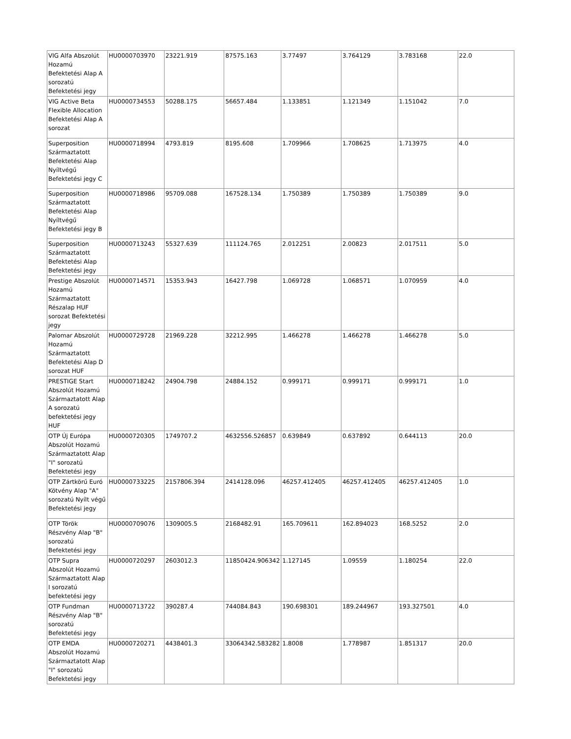| VIG Alfa Abszolút Hozamú Befektetési Alap A sorozatú Befektetési jegy | HU0000703970 | 23221.919 | 87575.163 | 3.77497 | 3.764129 | 3.783168 | 22.0 |
| VIG Active Beta Flexible Allocation Befektetési Alap A sorozat | HU0000734553 | 50288.175 | 56657.484 | 1.133851 | 1.121349 | 1.151042 | 7.0 |
| Superposition Származtatott Befektetési Alap Nyíltvégű Befektetési jegy C | HU0000718994 | 4793.819 | 8195.608 | 1.709966 | 1.708625 | 1.713975 | 4.0 |
| Superposition Származtatott Befektetési Alap Nyíltvégű Befektetési jegy B | HU0000718986 | 95709.088 | 167528.134 | 1.750389 | 1.750389 | 1.750389 | 9.0 |
| Superposition Származtatott Befektetési Alap Befektetési jegy | HU0000713243 | 55327.639 | 111124.765 | 2.012251 | 2.00823 | 2.017511 | 5.0 |
| Prestige Abszolút Hozamú Származtatott Részalap HUF sorozat Befektetési jegy | HU0000714571 | 15353.943 | 16427.798 | 1.069728 | 1.068571 | 1.070959 | 4.0 |
| Palomar Abszolút Hozamú Származtatott Befektetési Alap D sorozat HUF | HU0000729728 | 21969.228 | 32212.995 | 1.466278 | 1.466278 | 1.466278 | 5.0 |
| PRESTIGE Start Abszolút Hozamú Származtatott Alap A sorozatú befektetési jegy HUF | HU0000718242 | 24904.798 | 24884.152 | 0.999171 | 0.999171 | 0.999171 | 1.0 |
| OTP Új Európa Abszolút Hozamú Származtatott Alap "I" sorozatú Befektetési jegy | HU0000720305 | 1749707.2 | 4632556.526857 | 0.639849 | 0.637892 | 0.644113 | 20.0 |
| OTP Zártkörű Euró Kötvény Alap "A" sorozatú Nyílt végű Befektetési jegy | HU0000733225 | 2157806.394 | 2414128.096 | 46257.412405 | 46257.412405 | 46257.412405 | 1.0 |
| OTP Török Részvény Alap "B" sorozatú Befektetési jegy | HU0000709076 | 1309005.5 | 2168482.91 | 165.709611 | 162.894023 | 168.5252 | 2.0 |
| OTP Supra Abszolút Hozamú Származtatott Alap I sorozatú befektetési jegy | HU0000720297 | 2603012.3 | 11850424.906342 | 1.127145 | 1.09559 | 1.180254 | 22.0 |
| OTP Fundman Részvény Alap "B" sorozatú Befektetési jegy | HU0000713722 | 390287.4 | 744084.843 | 190.698301 | 189.244967 | 193.327501 | 4.0 |
| OTP EMDA Abszolút Hozamú Származtatott Alap "I" sorozatú Befektetési jegy | HU0000720271 | 4438401.3 | 33064342.583282 | 1.8008 | 1.778987 | 1.851317 | 20.0 |